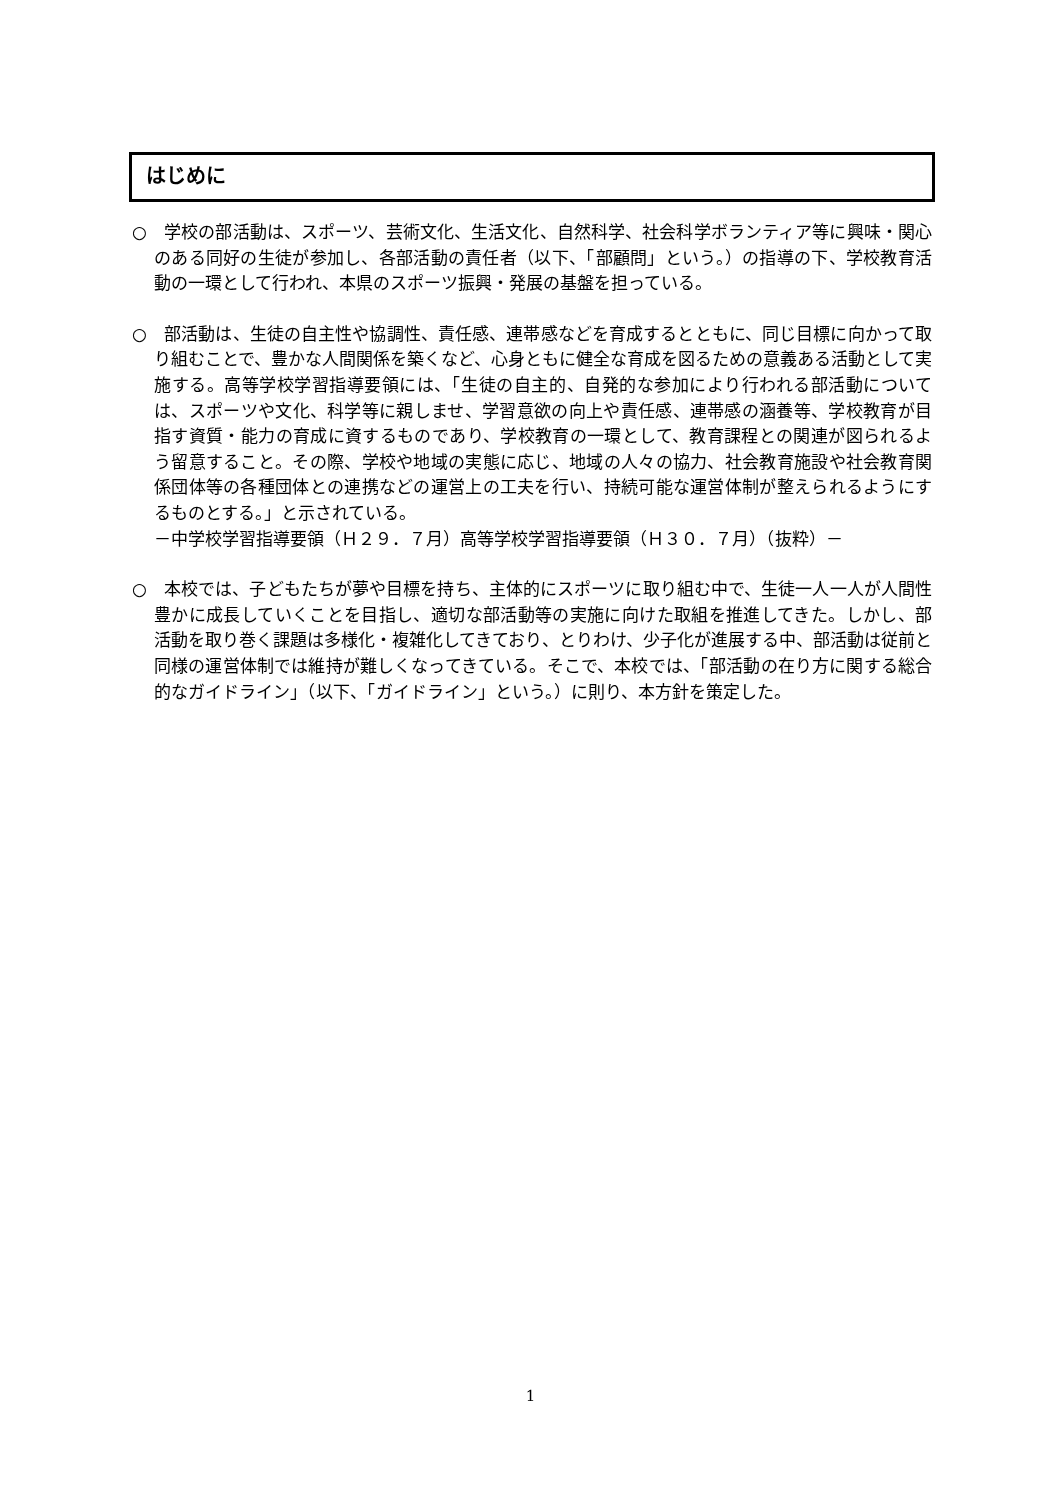はじめに
○　学校の部活動は、スポーツ、芸術文化、生活文化、自然科学、社会科学ボランティア等に興味・関心のある同好の生徒が参加し、各部活動の責任者（以下、「部顧問」という。）の指導の下、学校教育活動の一環として行われ、本県のスポーツ振興・発展の基盤を担っている。
○　部活動は、生徒の自主性や協調性、責任感、連帯感などを育成するとともに、同じ目標に向かって取り組むことで、豊かな人間関係を築くなど、心身ともに健全な育成を図るための意義ある活動として実施する。高等学校学習指導要領には、「生徒の自主的、自発的な参加により行われる部活動については、スポーツや文化、科学等に親しませ、学習意欲の向上や責任感、連帯感の涵養等、学校教育が目指す資質・能力の育成に資するものであり、学校教育の一環として、教育課程との関連が図られるよう留意すること。その際、学校や地域の実態に応じ、地域の人々の協力、社会教育施設や社会教育関係団体等の各種団体との連携などの運営上の工夫を行い、持続可能な運営体制が整えられるようにするものとする。」と示されている。
－中学校学習指導要領（Ｈ２９．７月）高等学校学習指導要領（Ｈ３０．７月）（抜粋）－
○　本校では、子どもたちが夢や目標を持ち、主体的にスポーツに取り組む中で、生徒一人一人が人間性豊かに成長していくことを目指し、適切な部活動等の実施に向けた取組を推進してきた。しかし、部活動を取り巻く課題は多様化・複雑化してきており、とりわけ、少子化が進展する中、部活動は従前と同様の運営体制では維持が難しくなってきている。そこで、本校では、「部活動の在り方に関する総合的なガイドライン」（以下、「ガイドライン」という。）に則り、本方針を策定した。
1